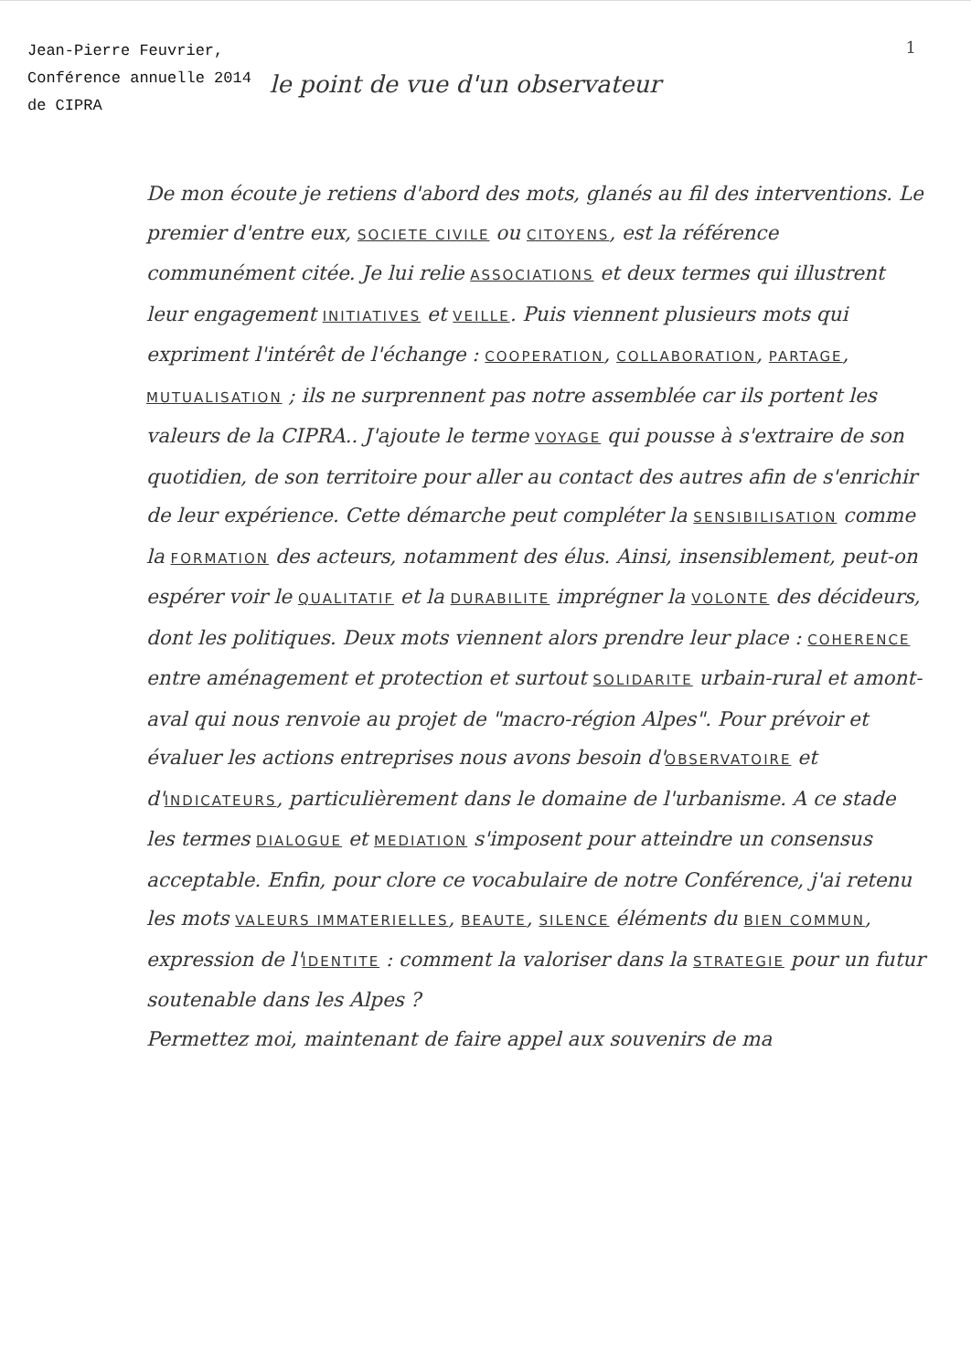Jean-Pierre Feuvrier, Conférence annuelle 2014 de CIPRA
le point de vue d'un observateur
1
De mon écoute je retiens d'abord des mots, glanés au fil des interventions. Le premier d'entre eux, SOCIETE CIVILE ou CITOYENS, est la référence communément citée. Je lui relie ASSOCIATIONS et deux termes qui illustrent leur engagement INITIATIVES et VEILLE. Puis viennent plusieurs mots qui expriment l'intérêt de l'échange : COOPERATION, COLLABORATION, PARTAGE, MUTUALISATION ; ils ne surprennent pas notre assemblée car ils portent les valeurs de la CIPRA.. J'ajoute le terme VOYAGE qui pousse à s'extraire de son quotidien, de son territoire pour aller au contact des autres afin de s'enrichir de leur expérience. Cette démarche peut compléter la SENSIBILISATION comme la FORMATION des acteurs, notamment des élus. Ainsi, insensiblement, peut-on espérer voir le QUALITATIF et la DURABILITE imprégner la VOLONTE des décideurs, dont les politiques. Deux mots viennent alors prendre leur place : COHERENCE entre aménagement et protection et surtout SOLIDARITE urbain-rural et amont-aval qui nous renvoie au projet de "macro-région Alpes". Pour prévoir et évaluer les actions entreprises nous avons besoin d'OBSERVATOIRE et d'INDICATEURS, particulièrement dans le domaine de l'urbanisme. A ce stade les termes DIALOGUE et MEDIATION s'imposent pour atteindre un consensus acceptable. Enfin, pour clore ce vocabulaire de notre Conférence, j'ai retenu les mots VALEURS IMMATERIELLES, BEAUTE, SILENCE éléments du BIEN COMMUN, expression de l'IDENTITE : comment la valoriser dans la STRATEGIE pour un futur soutenable dans les Alpes ?
Permettez moi, maintenant de faire appel aux souvenirs de ma